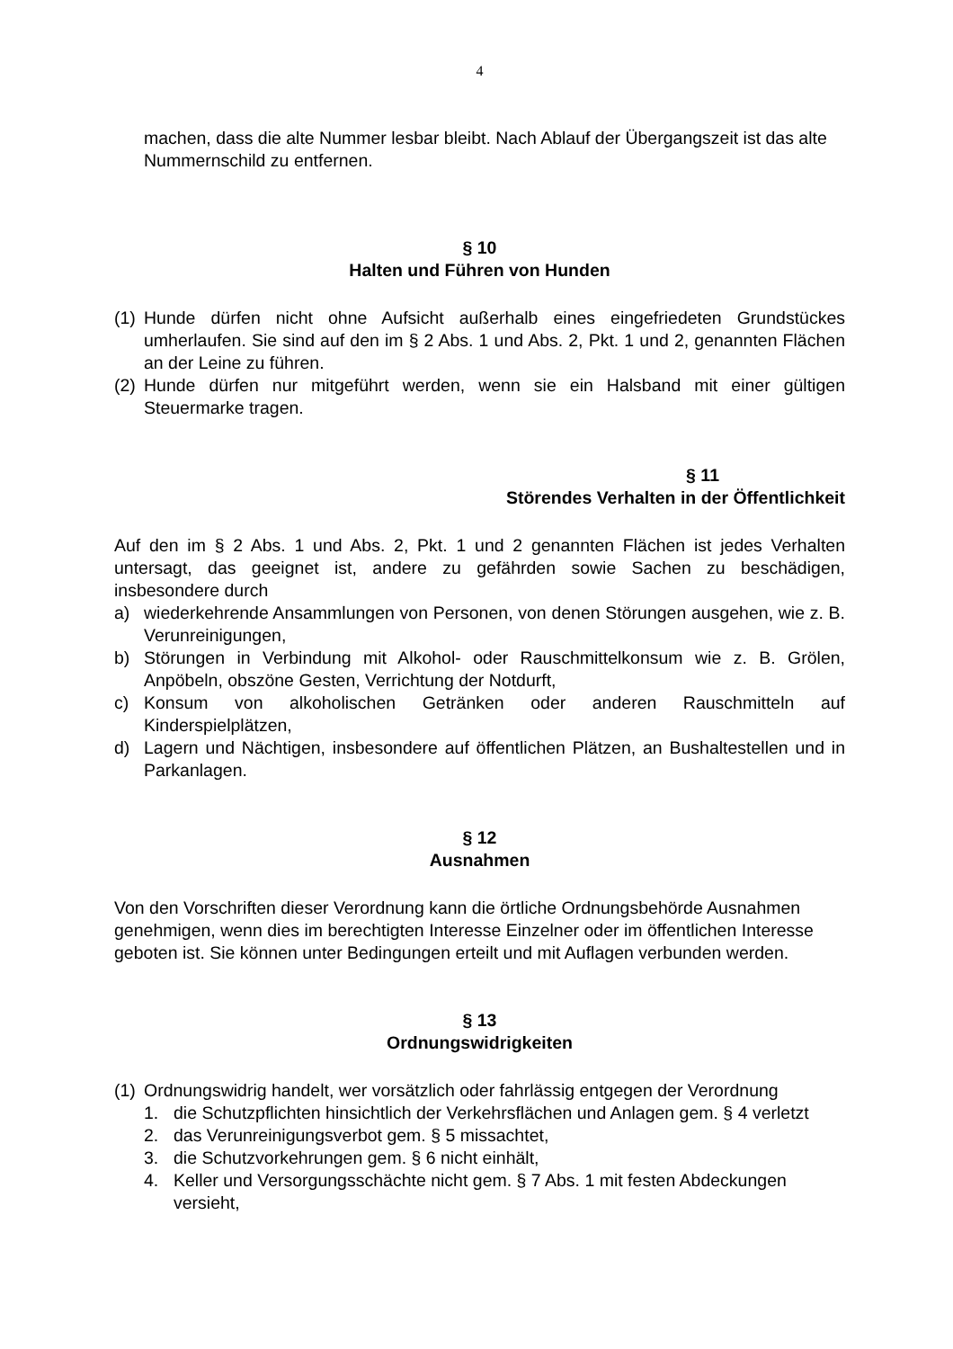4
machen, dass die alte Nummer lesbar bleibt. Nach Ablauf der Übergangszeit ist das alte Nummernschild zu entfernen.
§ 10
Halten und Führen von Hunden
(1) Hunde dürfen nicht ohne Aufsicht außerhalb eines eingefriedeten Grundstückes umherlaufen. Sie sind auf den im § 2 Abs. 1 und Abs. 2, Pkt. 1 und 2, genannten Flächen an der Leine zu führen.
(2) Hunde dürfen nur mitgeführt werden, wenn sie ein Halsband mit einer gültigen Steuermarke tragen.
§ 11
Störendes Verhalten in der Öffentlichkeit
Auf den im § 2 Abs. 1 und Abs. 2, Pkt. 1 und 2 genannten Flächen ist jedes Verhalten untersagt, das geeignet ist, andere zu gefährden sowie Sachen zu beschädigen, insbesondere durch
a) wiederkehrende Ansammlungen von Personen, von denen Störungen ausgehen, wie z. B. Verunreinigungen,
b) Störungen in Verbindung mit Alkohol- oder Rauschmittelkonsum wie z. B. Grölen, Anpöbeln, obszöne Gesten, Verrichtung der Notdurft,
c) Konsum von alkoholischen Getränken oder anderen Rauschmitteln auf Kinderspielplätzen,
d) Lagern und Nächtigen, insbesondere auf öffentlichen Plätzen, an Bushaltestellen und in Parkanlagen.
§ 12
Ausnahmen
Von den Vorschriften dieser Verordnung kann die örtliche Ordnungsbehörde Ausnahmen genehmigen, wenn dies im berechtigten Interesse Einzelner oder im öffentlichen Interesse geboten ist. Sie können unter Bedingungen erteilt und mit Auflagen verbunden werden.
§ 13
Ordnungswidrigkeiten
(1) Ordnungswidrig handelt, wer vorsätzlich oder fahrlässig entgegen der Verordnung
1. die Schutzpflichten hinsichtlich der Verkehrsflächen und Anlagen gem. § 4 verletzt
2. das Verunreinigungsverbot gem. § 5 missachtet,
3. die Schutzvorkehrungen gem. § 6 nicht einhält,
4. Keller und Versorgungsschächte nicht gem. § 7 Abs. 1 mit festen Abdeckungen versieht,